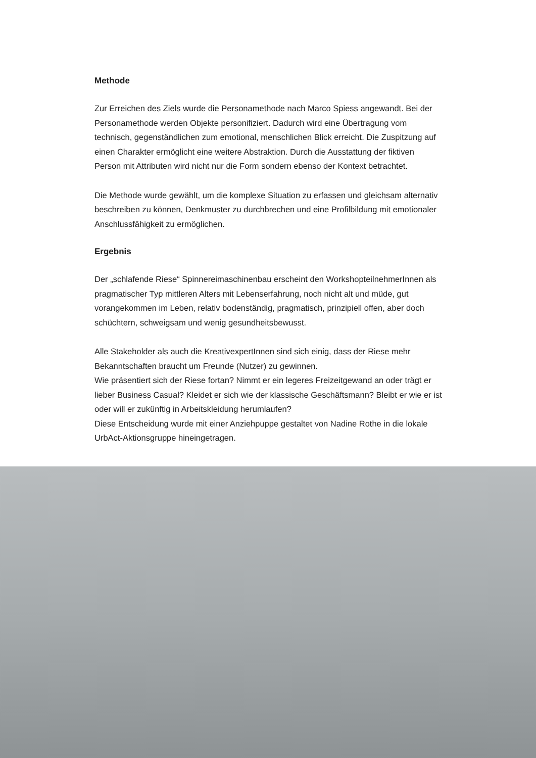Methode
Zur Erreichen des Ziels wurde die Personamethode nach Marco Spiess angewandt. Bei der Personamethode werden Objekte personifiziert. Dadurch wird eine Übertragung vom technisch, gegenständlichen zum emotional, menschlichen Blick erreicht. Die Zuspitzung auf einen Charakter ermöglicht eine weitere Abstraktion. Durch die Ausstattung der fiktiven Person mit Attributen wird nicht nur die Form sondern ebenso der Kontext betrachtet.
Die Methode wurde gewählt, um die komplexe Situation zu erfassen und gleichsam alternativ beschreiben zu können, Denkmuster zu durchbrechen und eine Profilbildung mit emotionaler Anschlussfähigkeit zu ermöglichen.
Ergebnis
Der „schlafende Riese“ Spinnereimaschinenbau erscheint den WorkshopteilnehmerInnen als pragmatischer Typ mittleren Alters mit Lebenserfahrung, noch nicht alt und müde, gut vorangekommen im Leben, relativ bodenständig, pragmatisch, prinzipiell offen, aber doch schüchtern, schweigsam und wenig gesundheitsbewusst.
Alle Stakeholder als auch die KreativexpertInnen sind sich einig, dass der Riese mehr Bekanntschaften braucht um Freunde (Nutzer) zu gewinnen.
Wie präsentiert sich der Riese fortan? Nimmt er ein legeres Freizeitgewand an oder trägt er lieber Business Casual? Kleidet er sich wie der klassische Geschäftsmann? Bleibt er wie er ist oder will er zukünftig in Arbeitskleidung herumlaufen?
Diese Entscheidung wurde mit einer Anziehpuppe gestaltet von Nadine Rothe in die lokale UrbAct-Aktionsgruppe hineingetragen.